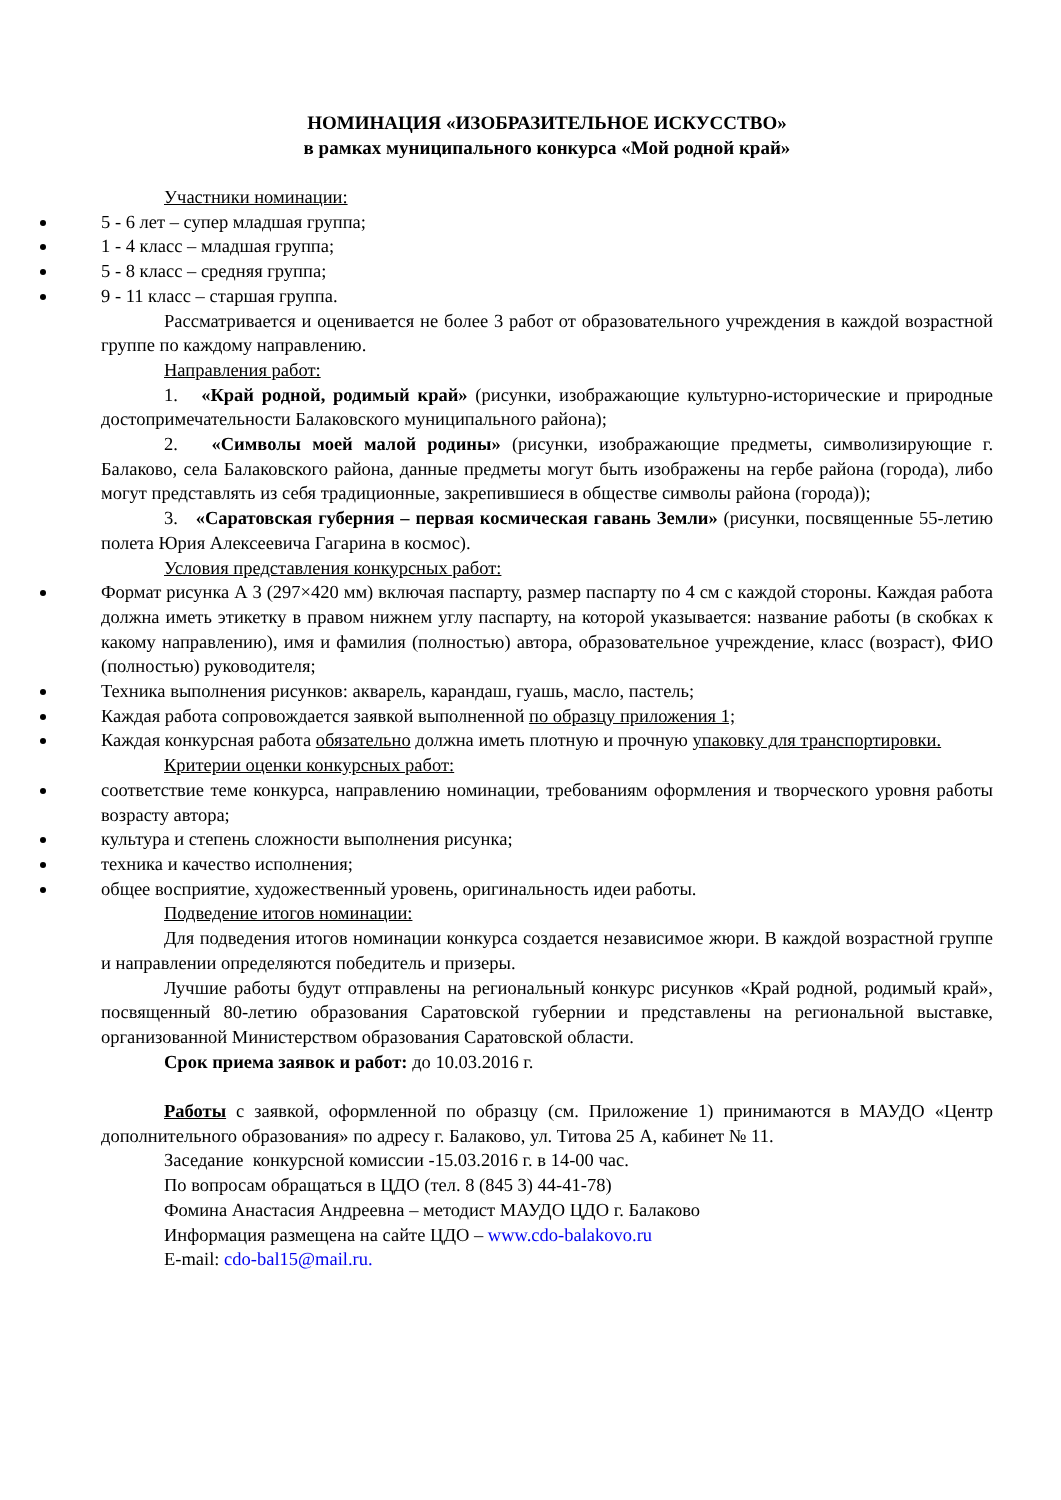НОМИНАЦИЯ «ИЗОБРАЗИТЕЛЬНОЕ ИСКУССТВО»
в рамках муниципального конкурса «Мой родной край»
Участники номинации:
5 - 6 лет – супер младшая группа;
1 - 4 класс – младшая группа;
5 - 8 класс – средняя группа;
9 - 11 класс – старшая группа.
Рассматривается и оценивается не более 3 работ от образовательного учреждения в каждой возрастной группе по каждому направлению.
Направления работ:
1. «Край родной, родимый край» (рисунки, изображающие культурно-исторические и природные достопримечательности Балаковского муниципального района);
2. «Символы моей малой родины» (рисунки, изображающие предметы, символизирующие г. Балаково, села Балаковского района, данные предметы могут быть изображены на гербе района (города), либо могут представлять из себя традиционные, закрепившиеся в обществе символы района (города));
3. «Саратовская губерния – первая космическая гавань Земли» (рисунки, посвященные 55-летию полета Юрия Алексеевича Гагарина в космос).
Условия представления конкурсных работ:
Формат рисунка А 3 (297×420 мм) включая паспарту, размер паспарту по 4 см с каждой стороны. Каждая работа должна иметь этикетку в правом нижнем углу паспарту, на которой указывается: название работы (в скобках к какому направлению), имя и фамилия (полностью) автора, образовательное учреждение, класс (возраст), ФИО (полностью) руководителя;
Техника выполнения рисунков: акварель, карандаш, гуашь, масло, пастель;
Каждая работа сопровождается заявкой выполненной по образцу приложения 1;
Каждая конкурсная работа обязательно должна иметь плотную и прочную упаковку для транспортировки.
Критерии оценки конкурсных работ:
соответствие теме конкурса, направлению номинации, требованиям оформления и творческого уровня работы возрасту автора;
культура и степень сложности выполнения рисунка;
техника и качество исполнения;
общее восприятие, художественный уровень, оригинальность идеи работы.
Подведение итогов номинации:
Для подведения итогов номинации конкурса создается независимое жюри. В каждой возрастной группе и направлении определяются победитель и призеры.
Лучшие работы будут отправлены на региональный конкурс рисунков «Край родной, родимый край», посвященный 80-летию образования Саратовской губернии и представлены на региональной выставке, организованной Министерством образования Саратовской области.
Срок приема заявок и работ: до 10.03.2016 г.
Работы с заявкой, оформленной по образцу (см. Приложение 1) принимаются в МАУДО «Центр дополнительного образования» по адресу г. Балаково, ул. Титова 25 А, кабинет № 11.
Заседание конкурсной комиссии -15.03.2016 г. в 14-00 час.
По вопросам обращаться в ЦДО (тел. 8 (845 3) 44-41-78)
Фомина Анастасия Андреевна – методист МАУДО ЦДО г. Балаково
Информация размещена на сайте ЦДО – www.cdo-balakovo.ru
E-mail: cdo-bal15@mail.ru.